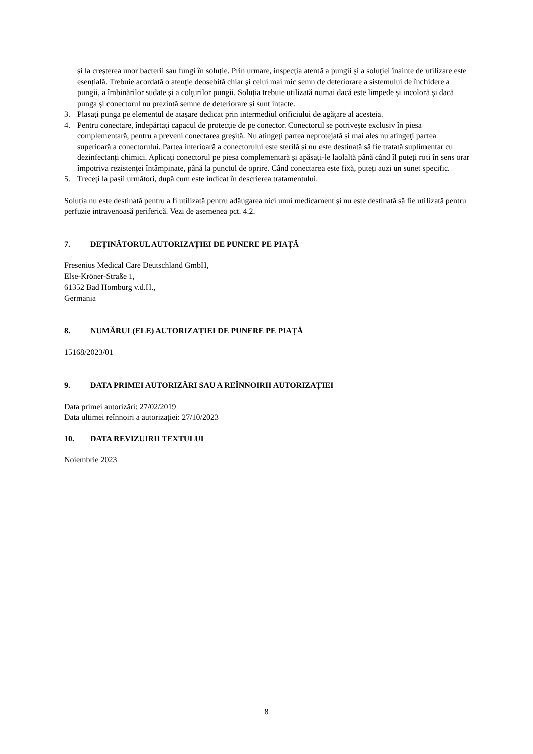și la creșterea unor bacterii sau fungi în soluție. Prin urmare, inspecția atentă a pungii şi a soluţiei înainte de utilizare este esențială. Trebuie acordată o atenţie deosebită chiar şi celui mai mic semn de deteriorare a sistemului de închidere a pungii, a îmbinărilor sudate şi a colţurilor pungii. Soluția trebuie utilizată numai dacă este limpede și incoloră și dacă punga și conectorul nu prezintă semne de deteriorare și sunt intacte.
3. Plasați punga pe elementul de atașare dedicat prin intermediul orificiului de agăţare al acesteia.
4. Pentru conectare, îndepărtați capacul de protecție de pe conector. Conectorul se potrivește exclusiv în piesa complementară, pentru a preveni conectarea greșită. Nu atingeţi partea neprotejată și mai ales nu atingeţi partea superioară a conectorului. Partea interioară a conectorului este sterilă și nu este destinată să fie tratată suplimentar cu dezinfectanți chimici. Aplicați conectorul pe piesa complementară și apăsați-le laolaltă până când îl puteți roti în sens orar împotriva rezistenței întâmpinate, până la punctul de oprire. Când conectarea este fixă, puteți auzi un sunet specific.
5. Treceți la pașii următori, după cum este indicat în descrierea tratamentului.
Soluția nu este destinată pentru a fi utilizată pentru adăugarea nici unui medicament și nu este destinată să fie utilizată pentru perfuzie intravenoasă periferică. Vezi de asemenea pct. 4.2.
7. DEȚINĂTORUL AUTORIZAȚIEI DE PUNERE PE PIAȚĂ
Fresenius Medical Care Deutschland GmbH,
Else-Kröner-Straße 1,
61352 Bad Homburg v.d.H.,
Germania
8. NUMĂRUL(ELE) AUTORIZAȚIEI DE PUNERE PE PIAȚĂ
15168/2023/01
9. DATA PRIMEI AUTORIZĂRI SAU A REÎNNOIRII AUTORIZAȚIEI
Data primei autorizări: 27/02/2019
Data ultimei reînnoiri a autorizației: 27/10/2023
10. DATA REVIZUIRII TEXTULUI
Noiembrie 2023
8